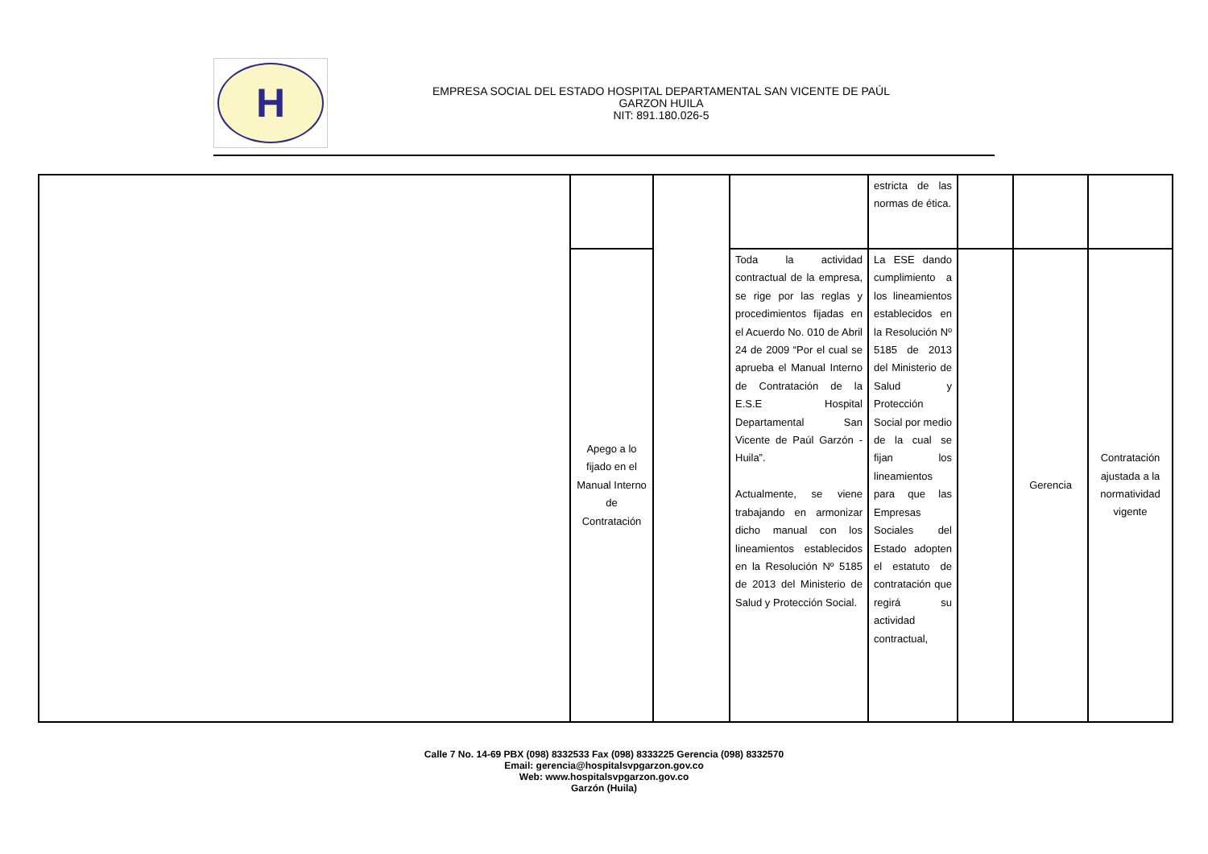H
EMPRESA SOCIAL DEL ESTADO HOSPITAL DEPARTAMENTAL SAN VICENTE DE PAÚL
GARZON HUILA
NIT: 891.180.026-5
| | | | | estricta de las normas de ética. | | | |
| | Apego a lo fijado en el Manual Interno de Contratación | | Toda la actividad contractual de la empresa, se rige por las reglas y procedimientos fijadas en el Acuerdo No. 010 de Abril 24 de 2009 “Por el cual se aprueba el Manual Interno de Contratación de la E.S.E Hospital Departamental San Vicente de Paúl Garzón - Huila”. Actualmente, se viene trabajando en armonizar dicho manual con los lineamientos establecidos en la Resolución Nº 5185 de 2013 del Ministerio de Salud y Protección Social. | La ESE dando cumplimiento a los lineamientos establecidos en la Resolución Nº 5185 de 2013 del Ministerio de Salud y Protección Social por medio de la cual se fijan los lineamientos para que las Empresas Sociales del Estado adopten el estatuto de contratación que regirá su actividad contractual, | | Gerencia | Contratación ajustada a la normatividad vigente |
Calle 7 No. 14-69 PBX (098) 8332533 Fax (098) 8333225 Gerencia (098) 8332570
Email: gerencia@hospitalsvpgarzon.gov.co
Web: www.hospitalsvpgarzon.gov.co
Garzón (Huila)